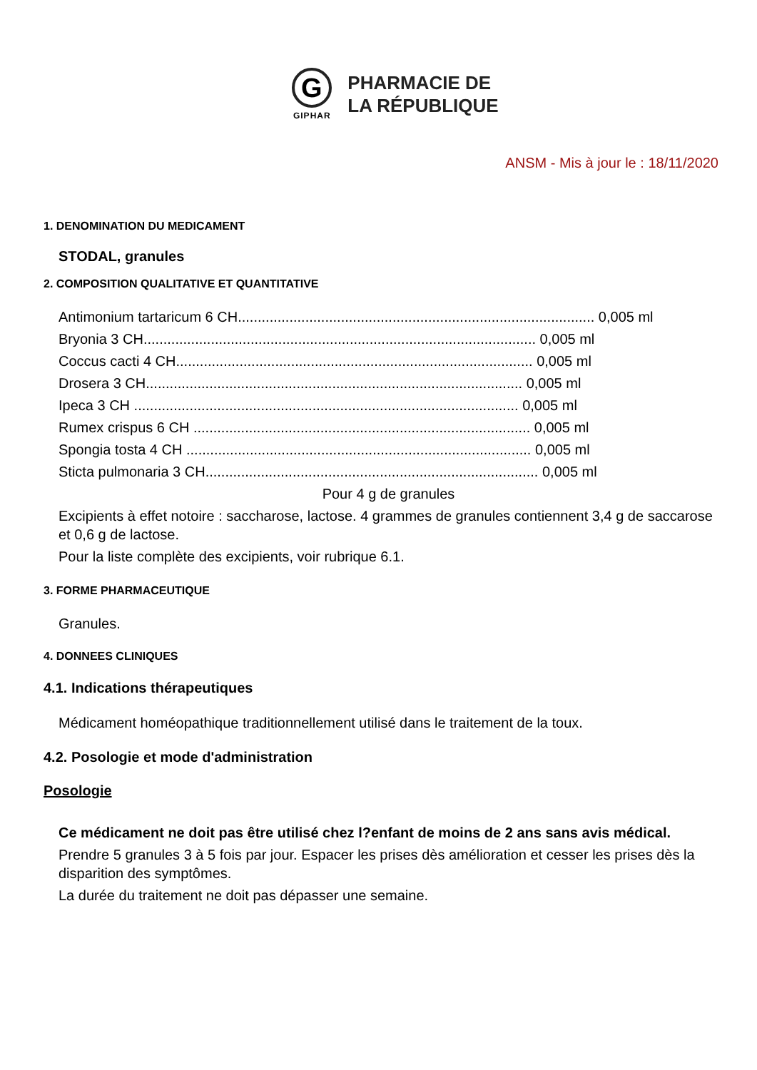G
GIPHAR
PHARMACIE DE
LA RÉPUBLIQUE
ANSM - Mis à jour le : 18/11/2020
1. DENOMINATION DU MEDICAMENT
STODAL, granules
2. COMPOSITION QUALITATIVE ET QUANTITATIVE
Antimonium tartaricum 6 CH.......................................................................................... 0,005 ml
Bryonia 3 CH................................................................................................... 0,005 ml
Coccus cacti 4 CH.......................................................................................... 0,005 ml
Drosera 3 CH............................................................................................... 0,005 ml
Ipeca 3 CH ................................................................................................. 0,005 ml
Rumex crispus 6 CH ..................................................................................... 0,005 ml
Spongia tosta 4 CH ....................................................................................... 0,005 ml
Sticta pulmonaria 3 CH.................................................................................... 0,005 ml
Pour 4 g de granules
Excipients à effet notoire : saccharose, lactose. 4 grammes de granules contiennent 3,4 g de saccarose et 0,6 g de lactose.
Pour la liste complète des excipients, voir rubrique 6.1.
3. FORME PHARMACEUTIQUE
Granules.
4. DONNEES CLINIQUES
4.1. Indications thérapeutiques
Médicament homéopathique traditionnellement utilisé dans le traitement de la toux.
4.2. Posologie et mode d'administration
Posologie
Ce médicament ne doit pas être utilisé chez l?enfant de moins de 2 ans sans avis médical.
Prendre 5 granules 3 à 5 fois par jour. Espacer les prises dès amélioration et cesser les prises dès la disparition des symptômes.
La durée du traitement ne doit pas dépasser une semaine.